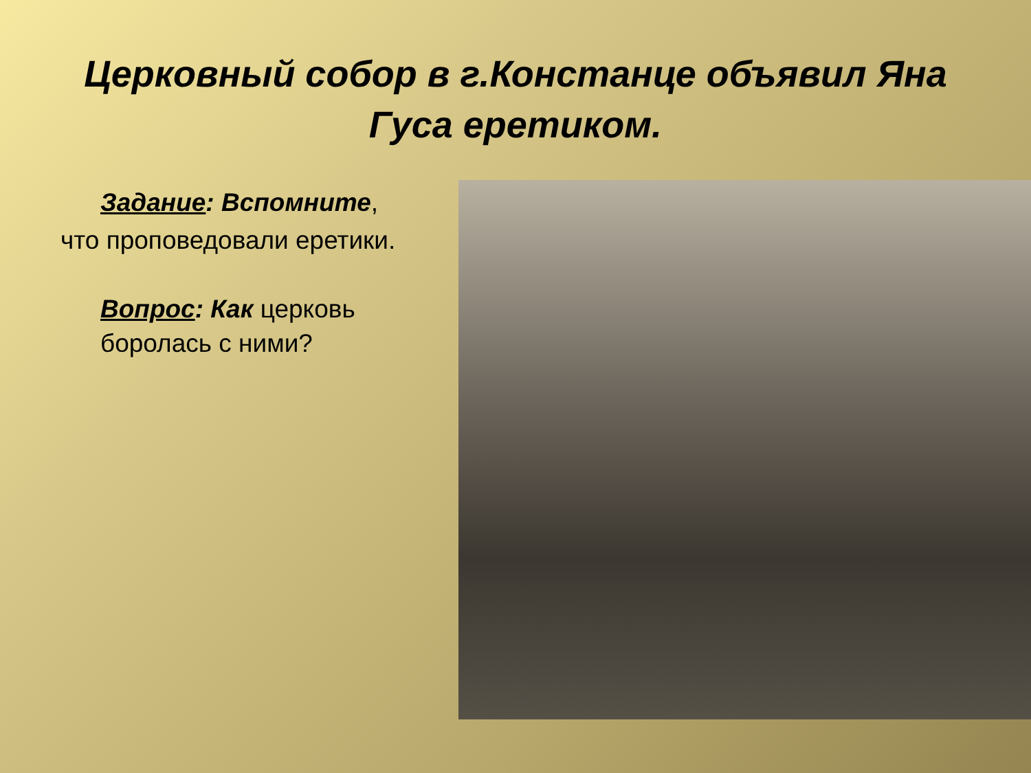Церковный собор в г.Констанце объявил Яна Гуса еретиком.
Задание: Вспомните,
что проповедовали еретики.
Вопрос: Как церковь боролась с ними?